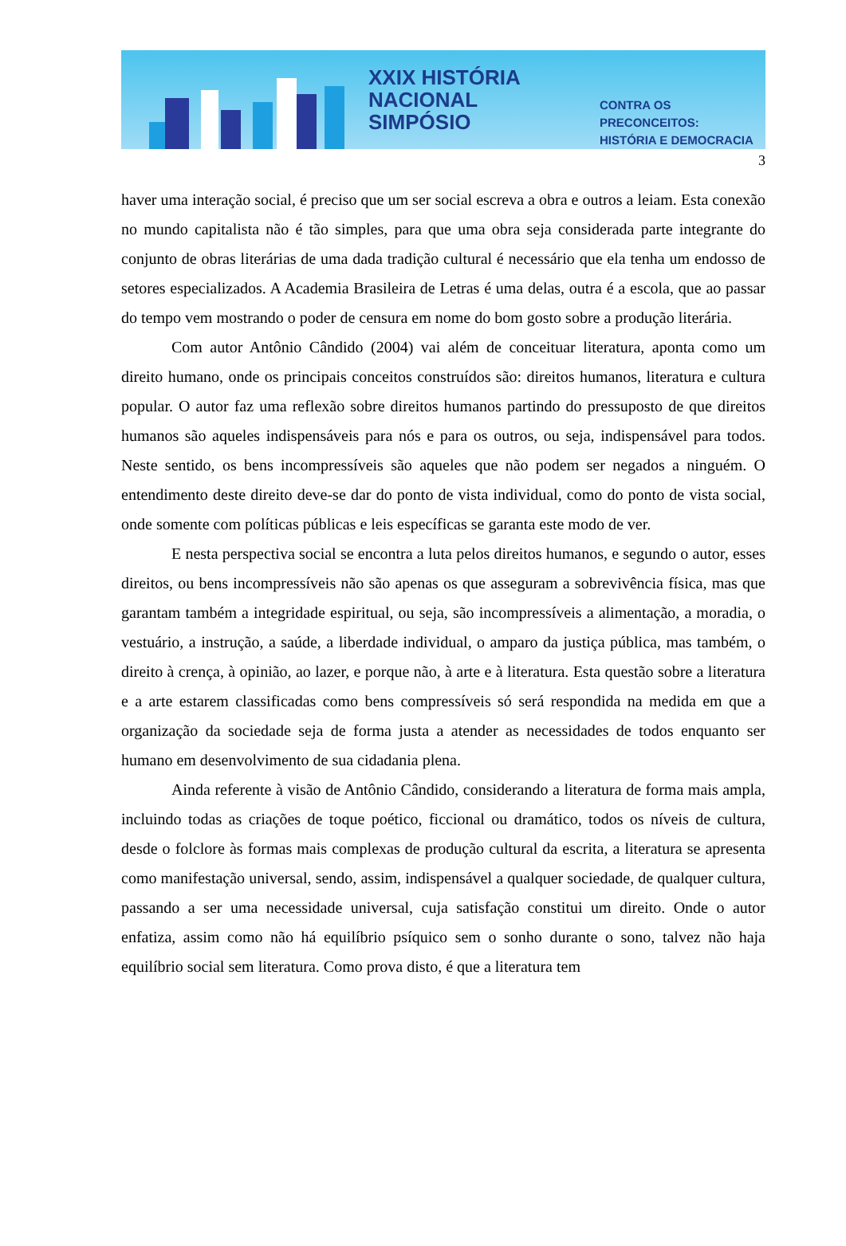XXIX HISTÓRIA
NACIONAL
SIMPÓSIO
CONTRA OS PRECONCEITOS:
HISTÓRIA E DEMOCRACIA
3
haver uma interação social, é preciso que um ser social escreva a obra e outros a leiam. Esta conexão no mundo capitalista não é tão simples, para que uma obra seja considerada parte integrante do conjunto de obras literárias de uma dada tradição cultural é necessário que ela tenha um endosso de setores especializados. A Academia Brasileira de Letras é uma delas, outra é a escola, que ao passar do tempo vem mostrando o poder de censura em nome do bom gosto sobre a produção literária.
Com autor Antônio Cândido (2004) vai além de conceituar literatura, aponta como um direito humano, onde os principais conceitos construídos são: direitos humanos, literatura e cultura popular. O autor faz uma reflexão sobre direitos humanos partindo do pressuposto de que direitos humanos são aqueles indispensáveis para nós e para os outros, ou seja, indispensável para todos. Neste sentido, os bens incompressíveis são aqueles que não podem ser negados a ninguém. O entendimento deste direito deve-se dar do ponto de vista individual, como do ponto de vista social, onde somente com políticas públicas e leis específicas se garanta este modo de ver.
E nesta perspectiva social se encontra a luta pelos direitos humanos, e segundo o autor, esses direitos, ou bens incompressíveis não são apenas os que asseguram a sobrevivência física, mas que garantam também a integridade espiritual, ou seja, são incompressíveis a alimentação, a moradia, o vestuário, a instrução, a saúde, a liberdade individual, o amparo da justiça pública, mas também, o direito à crença, à opinião, ao lazer, e porque não, à arte e à literatura. Esta questão sobre a literatura e a arte estarem classificadas como bens compressíveis só será respondida na medida em que a organização da sociedade seja de forma justa a atender as necessidades de todos enquanto ser humano em desenvolvimento de sua cidadania plena.
Ainda referente à visão de Antônio Cândido, considerando a literatura de forma mais ampla, incluindo todas as criações de toque poético, ficcional ou dramático, todos os níveis de cultura, desde o folclore às formas mais complexas de produção cultural da escrita, a literatura se apresenta como manifestação universal, sendo, assim, indispensável a qualquer sociedade, de qualquer cultura, passando a ser uma necessidade universal, cuja satisfação constitui um direito. Onde o autor enfatiza, assim como não há equilíbrio psíquico sem o sonho durante o sono, talvez não haja equilíbrio social sem literatura. Como prova disto, é que a literatura tem